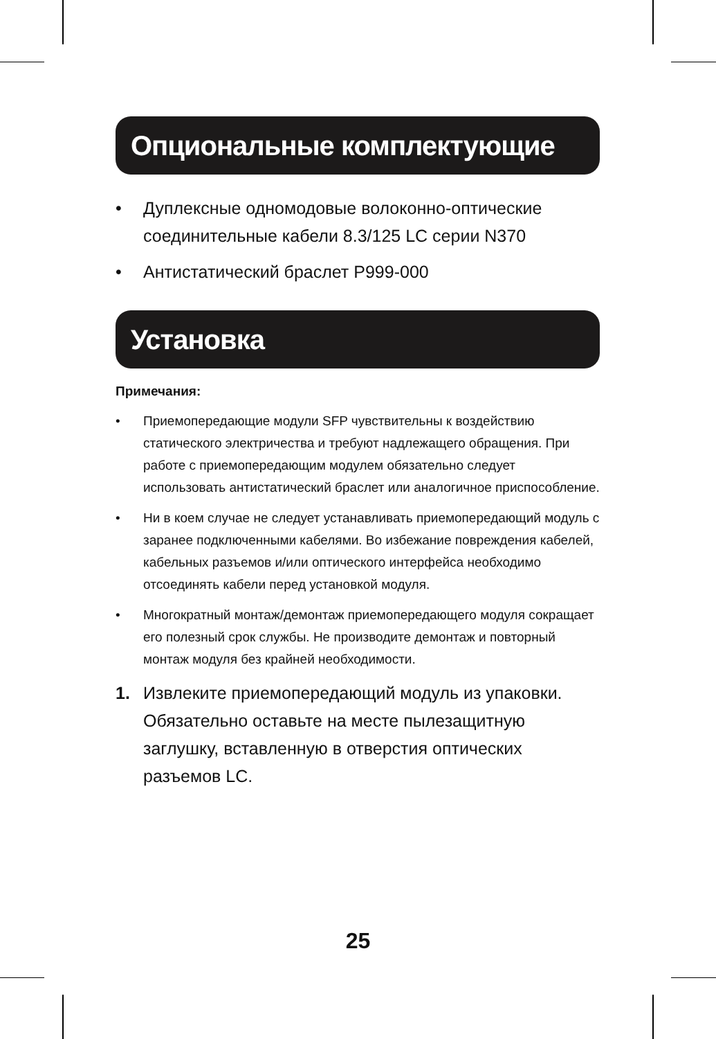Опциональные комплектующие
• Дуплексные одномодовые волоконно-оптические соединительные кабели 8.3/125 LC серии N370
• Антистатический браслет P999-000
Установка
Примечания:
• Приемопередающие модули SFP чувствительны к воздействию статического электричества и требуют надлежащего обращения. При работе с приемопередающим модулем обязательно следует использовать антистатический браслет или аналогичное приспособление.
• Ни в коем случае не следует устанавливать приемопередающий модуль с заранее подключенными кабелями. Во избежание повреждения кабелей, кабельных разъемов и/или оптического интерфейса необходимо отсоединять кабели перед установкой модуля.
• Многократный монтаж/демонтаж приемопередающего модуля сокращает его полезный срок службы. Не производите демонтаж и повторный монтаж модуля без крайней необходимости.
1. Извлеките приемопередающий модуль из упаковки. Обязательно оставьте на месте пылезащитную заглушку, вставленную в отверстия оптических разъемов LC.
25